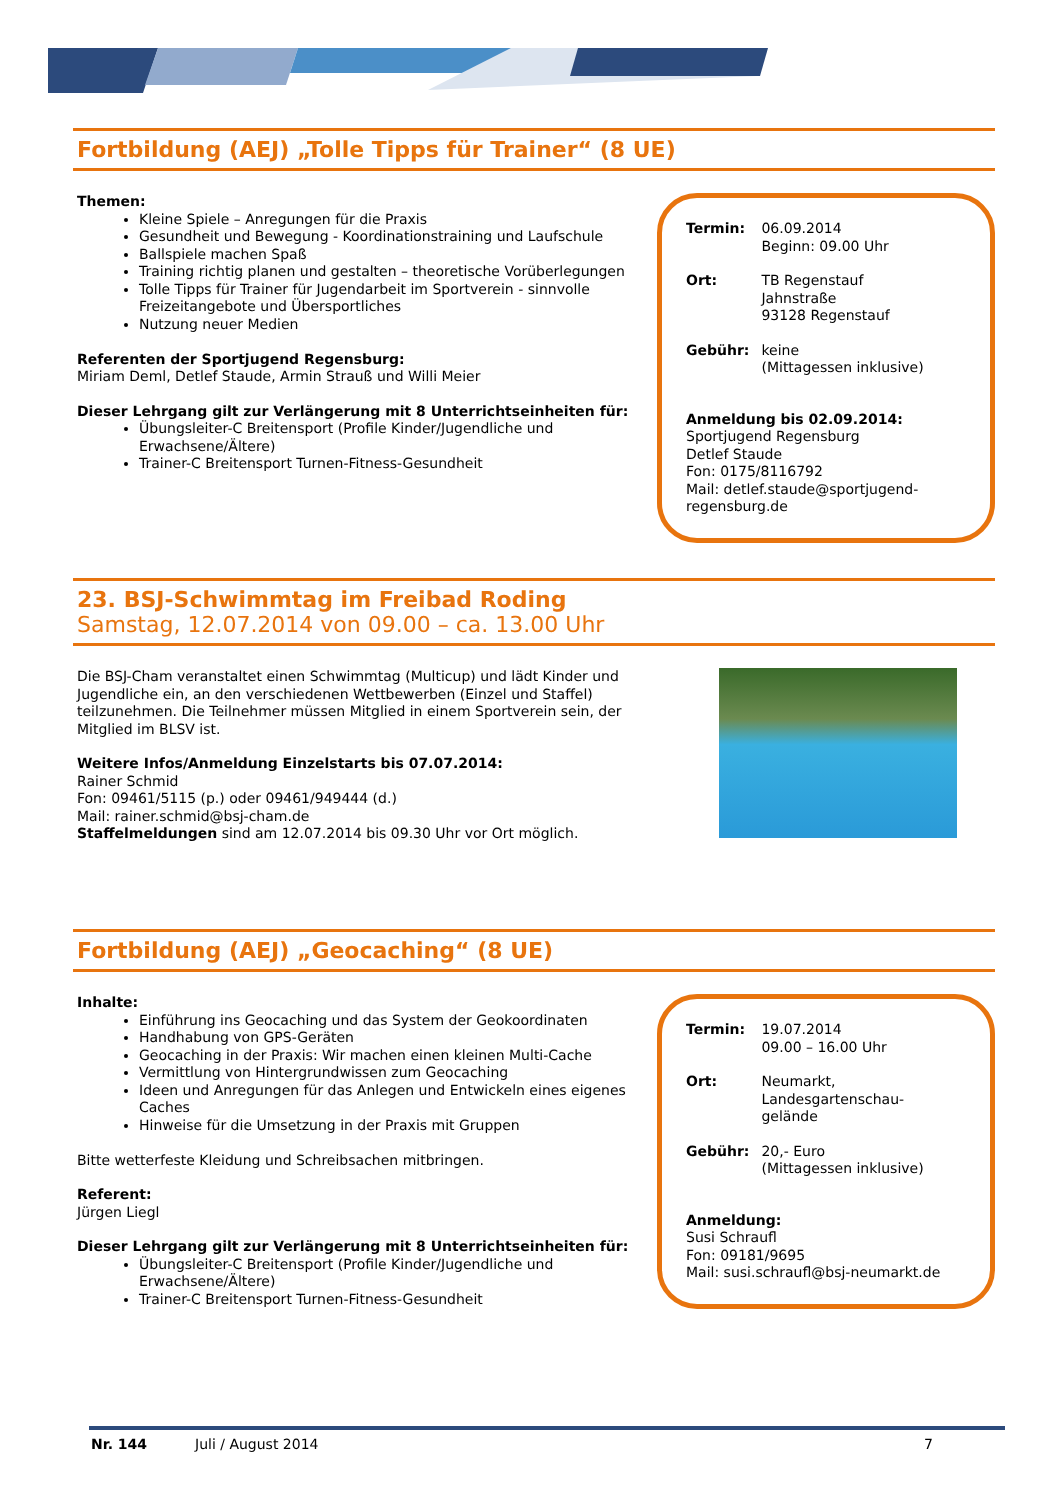Fortbildung (AEJ) „Tolle Tipps für Trainer“ (8 UE)
Themen:
Kleine Spiele – Anregungen für die Praxis
Gesundheit und Bewegung - Koordinationstraining und Laufschule
Ballspiele machen Spaß
Training richtig planen und gestalten – theoretische Vorüberlegungen
Tolle Tipps für Trainer für Jugendarbeit im Sportverein - sinnvolle Freizeitangebote und Übersportliches
Nutzung neuer Medien
Referenten der Sportjugend Regensburg:
Miriam Deml, Detlef Staude, Armin Strauß und Willi Meier
Dieser Lehrgang gilt zur Verlängerung mit 8 Unterrichtseinheiten für:
Übungsleiter-C Breitensport (Profile Kinder/Jugendliche und Erwachsene/Ältere)
Trainer-C Breitensport Turnen-Fitness-Gesundheit
| Termin: | 06.09.2014 Beginn: 09.00 Uhr |
| Ort: | TB Regenstauf Jahnstraße 93128 Regenstauf |
| Gebühr: | keine (Mittagessen inklusive) |
Anmeldung bis 02.09.2014:
Sportjugend Regensburg
Detlef Staude
Fon: 0175/8116792
Mail: detlef.staude@sportjugend-regensburg.de
23. BSJ-Schwimmtag im Freibad Roding
Samstag, 12.07.2014 von 09.00 – ca. 13.00 Uhr
Die BSJ-Cham veranstaltet einen Schwimmtag (Multicup) und lädt Kinder und Jugendliche ein, an den verschiedenen Wettbewerben (Einzel und Staffel) teilzunehmen. Die Teilnehmer müssen Mitglied in einem Sportverein sein, der Mitglied im BLSV ist.
Weitere Infos/Anmeldung Einzelstarts bis 07.07.2014:
Rainer Schmid
Fon: 09461/5115 (p.) oder 09461/949444 (d.)
Mail: rainer.schmid@bsj-cham.de
Staffelmeldungen sind am 12.07.2014 bis 09.30 Uhr vor Ort möglich.
Fortbildung (AEJ) „Geocaching“ (8 UE)
Inhalte:
Einführung ins Geocaching und das System der Geokoordinaten
Handhabung von GPS-Geräten
Geocaching in der Praxis: Wir machen einen kleinen Multi-Cache
Vermittlung von Hintergrundwissen zum Geocaching
Ideen und Anregungen für das Anlegen und Entwickeln eines eigenes Caches
Hinweise für die Umsetzung in der Praxis mit Gruppen
Bitte wetterfeste Kleidung und Schreibsachen mitbringen.
Referent:
Jürgen Liegl
Dieser Lehrgang gilt zur Verlängerung mit 8 Unterrichtseinheiten für:
Übungsleiter-C Breitensport (Profile Kinder/Jugendliche und Erwachsene/Ältere)
Trainer-C Breitensport Turnen-Fitness-Gesundheit
| Termin: | 19.07.2014 09.00 – 16.00 Uhr |
| Ort: | Neumarkt, Landesgartenschau-gelände |
| Gebühr: | 20,- Euro (Mittagessen inklusive) |
Anmeldung:
Susi Schraufl
Fon: 09181/9695
Mail: susi.schraufl@bsj-neumarkt.de
Nr. 144 Juli / August 2014 7